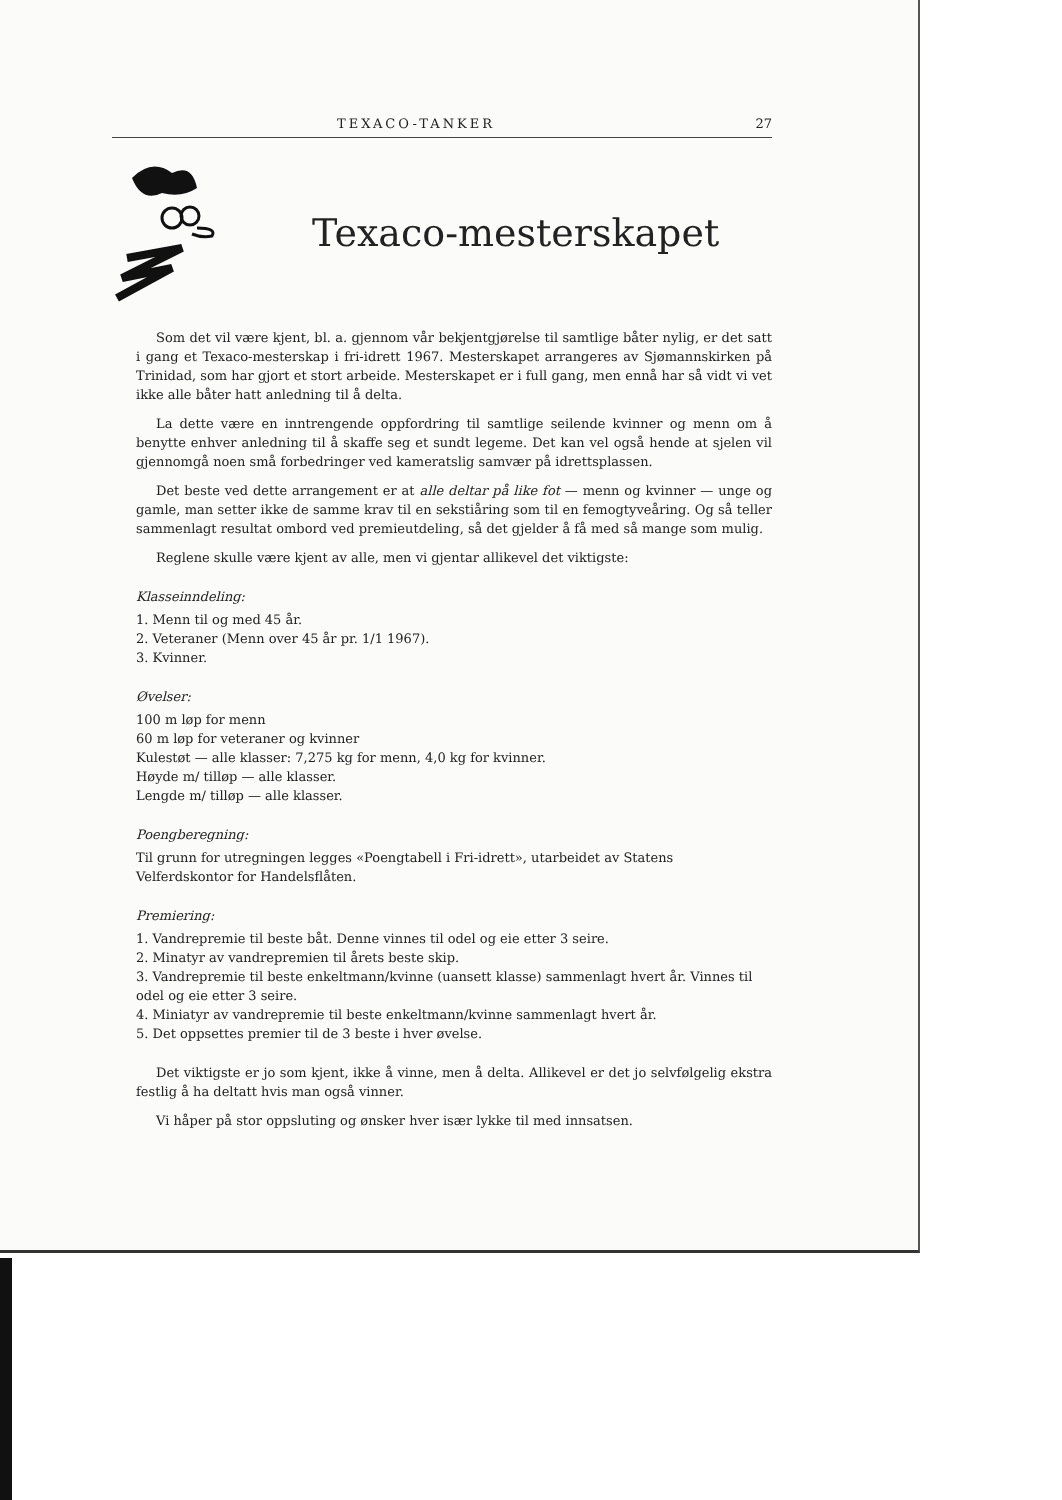TEXACO-TANKER 27
Texaco-mesterskapet
Som det vil være kjent, bl. a. gjennom vår bekjentgjørelse til samtlige båter nylig, er det satt i gang et Texaco-mesterskap i fri-idrett 1967. Mesterskapet arrangeres av Sjømannskirken på Trinidad, som har gjort et stort arbeide. Mesterskapet er i full gang, men ennå har så vidt vi vet ikke alle båter hatt anledning til å delta.
La dette være en inntrengende oppfordring til samtlige seilende kvinner og menn om å benytte enhver anledning til å skaffe seg et sundt legeme. Det kan vel også hende at sjelen vil gjennomgå noen små forbedringer ved kameratslig samvær på idrettsplassen.
Det beste ved dette arrangement er at alle deltar på like fot — menn og kvinner — unge og gamle, man setter ikke de samme krav til en sekstiåring som til en femogtyveåring. Og så teller sammenlagt resultat ombord ved premieutdeling, så det gjelder å få med så mange som mulig.
Reglene skulle være kjent av alle, men vi gjentar allikevel det viktigste:
Klasseinndeling:
1. Menn til og med 45 år.
2. Veteraner (Menn over 45 år pr. 1/1 1967).
3. Kvinner.
Øvelser:
100 m løp for menn
60 m løp for veteraner og kvinner
Kulestøt — alle klasser: 7,275 kg for menn, 4,0 kg for kvinner.
Høyde m/ tilløp — alle klasser.
Lengde m/ tilløp — alle klasser.
Poengberegning:
Til grunn for utregningen legges «Poengtabell i Fri-idrett», utarbeidet av Statens Velferdskontor for Handelsflåten.
Premiering:
1. Vandrepremie til beste båt. Denne vinnes til odel og eie etter 3 seire.
2. Minatyr av vandrepremien til årets beste skip.
3. Vandrepremie til beste enkeltmann/kvinne (uansett klasse) sammenlagt hvert år. Vinnes til odel og eie etter 3 seire.
4. Miniatyr av vandrepremie til beste enkeltmann/kvinne sammenlagt hvert år.
5. Det oppsettes premier til de 3 beste i hver øvelse.
Det viktigste er jo som kjent, ikke å vinne, men å delta. Allikevel er det jo selvfølgelig ekstra festlig å ha deltatt hvis man også vinner.
Vi håper på stor oppsluting og ønsker hver især lykke til med innsatsen.